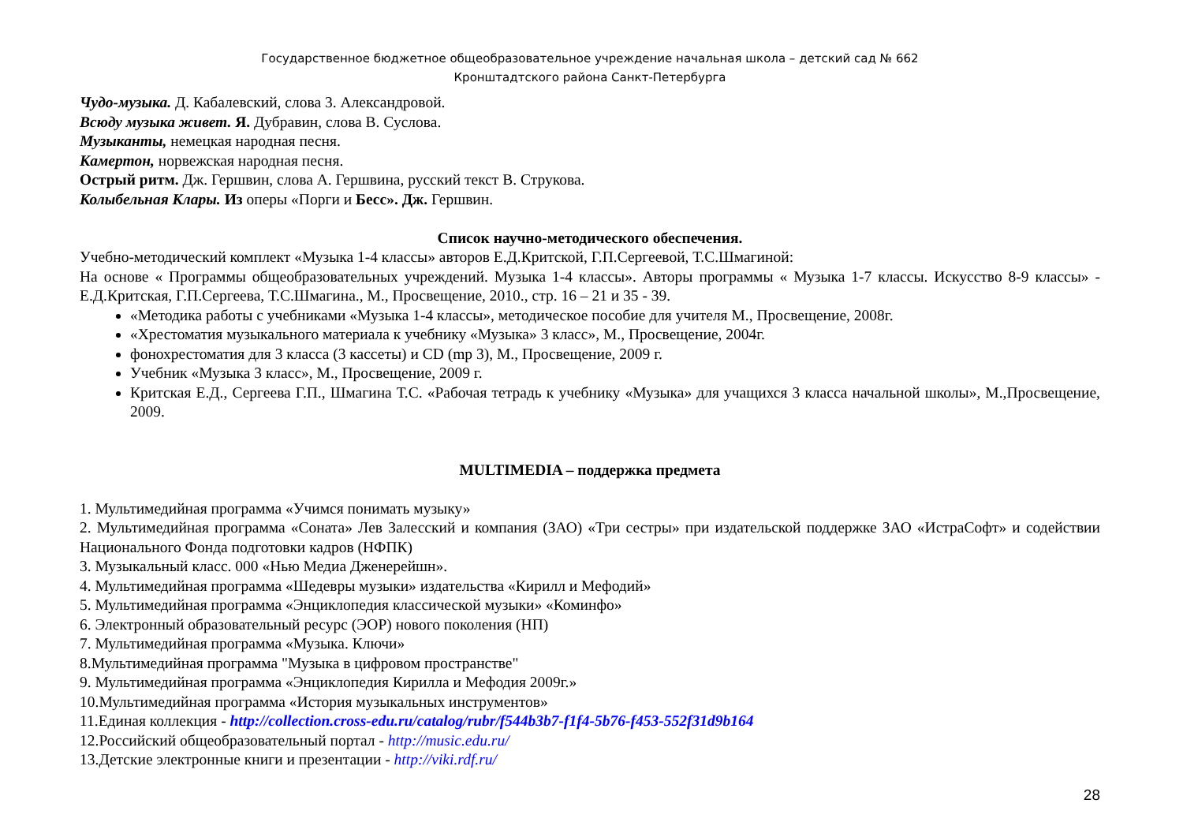Государственное бюджетное общеобразовательное учреждение начальная школа – детский сад № 662
Кронштадтского района Санкт-Петербурга
Чудо-музыка. Д. Кабалевский, слова 3. Александровой.
Всюду музыка живет. Я. Дубравин, слова В. Суслова.
Музыканты, немецкая народная песня.
Камертон, норвежская народная песня.
Острый ритм. Дж. Гершвин, слова А. Гершвина, русский текст В. Струкова.
Колыбельная Клары. Из оперы «Порги и Бесс». Дж. Гершвин.
Список научно-методического обеспечения.
Учебно-методический комплект «Музыка 1-4 классы» авторов Е.Д.Критской, Г.П.Сергеевой, Т.С.Шмагиной:
На основе « Программы общеобразовательных учреждений. Музыка 1-4 классы». Авторы программы « Музыка 1-7 классы. Искусство 8-9 классы» - Е.Д.Критская, Г.П.Сергеева, Т.С.Шмагина., М., Просвещение, 2010., стр. 16 – 21 и 35 - 39.
«Методика работы с учебниками «Музыка 1-4 классы», методическое пособие для учителя М., Просвещение, 2008г.
«Хрестоматия музыкального материала к учебнику «Музыка» 3 класс», М., Просвещение, 2004г.
фонохрестоматия для 3 класса (3 кассеты) и CD (mp 3), М., Просвещение, 2009 г.
Учебник «Музыка 3 класс», М., Просвещение, 2009 г.
Критская Е.Д., Сергеева Г.П., Шмагина Т.С. «Рабочая тетрадь к учебнику «Музыка» для учащихся 3 класса начальной школы», М.,Просвещение, 2009.
MULTIMEDIA – поддержка предмета
1. Мультимедийная программа «Учимся понимать музыку»
2. Мультимедийная программа «Соната» Лев Залесский и компания (ЗАО) «Три сестры» при издательской поддержке ЗАО «ИстраСофт» и содействии Национального Фонда подготовки кадров (НФПК)
3. Музыкальный класс. 000 «Нью Медиа Дженерейшн».
4. Мультимедийная программа «Шедевры музыки» издательства «Кирилл и Мефодий»
5. Мультимедийная программа «Энциклопедия классической музыки» «Коминфо»
6. Электронный образовательный ресурс (ЭОР) нового поколения (НП)
7. Мультимедийная программа «Музыка. Ключи»
8.Мультимедийная программа "Музыка в цифровом пространстве"
9. Мультимедийная программа «Энциклопедия Кирилла и Мефодия 2009г.»
10.Мультимедийная программа «История музыкальных инструментов»
11.Единая коллекция - http://collection.cross-edu.ru/catalog/rubr/f544b3b7-f1f4-5b76-f453-552f31d9b164
12.Российский общеобразовательный портал - http://music.edu.ru/
13.Детские электронные книги и презентации - http://viki.rdf.ru/
28